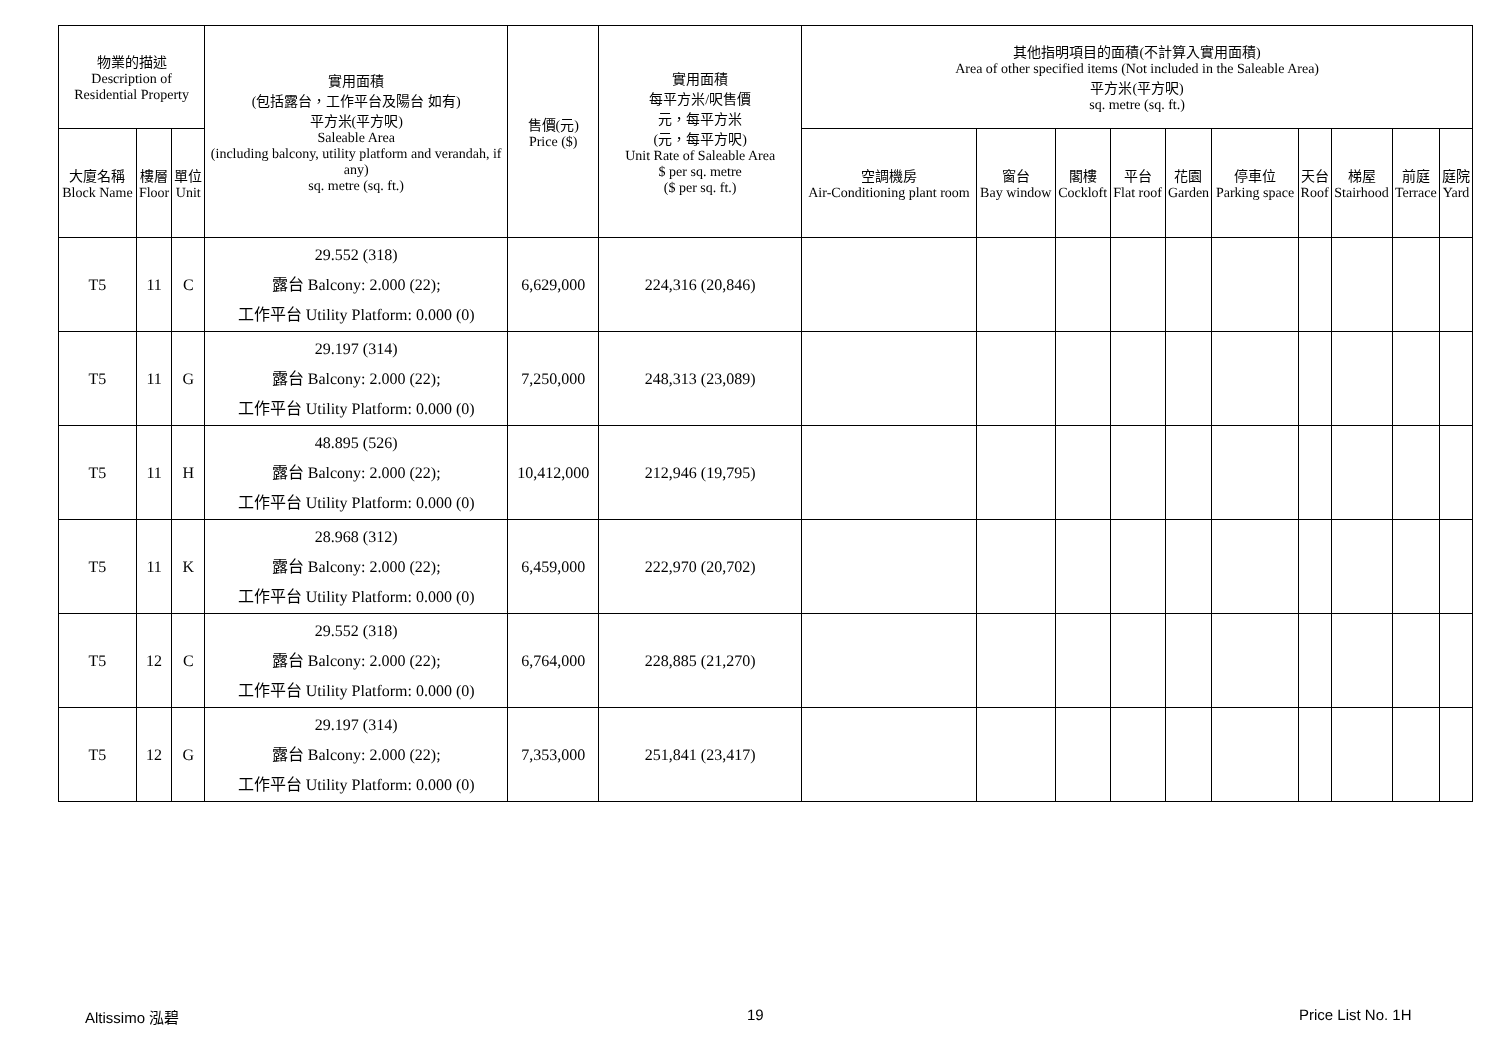| 物業的描述 Description of Residential Property | | | 實用面積 (包括露台，工作平台及陽台 如有) 平方米(平方呎) Saleable Area (including balcony, utility platform and verandah, if any) sq. metre (sq. ft.) | 售價(元) Price ($) | 實用面積 每平方米/呎售價 元，每平方米 (元，每平方呎) Unit Rate of Saleable Area $ per sq. metre ($ per sq. ft.) | 其他指明項目的面積(不計算入實用面積) Area of other specified items (Not included in the Saleable Area) 平方米(平方呎) sq. metre (sq. ft.) | | | | | | | | | |
| --- | --- | --- | --- | --- | --- | --- | --- | --- | --- | --- | --- | --- | --- | --- | --- |
| 大廈名稱 Block Name | 樓層 Floor | 單位 Unit | | | | 空調機房 Air-Conditioning plant room | 窗台 Bay window | 閣樓 Cockloft | 平台 Flat roof | 花園 Garden | 停車位 Parking space | 天台 Roof | 梯屋 Stairhood | 前庭 Terrace | 庭院 Yard |
| T5 | 11 | C | 29.552 (318) 露台 Balcony: 2.000 (22); 工作平台 Utility Platform: 0.000 (0) | 6,629,000 | 224,316 (20,846) | | | | | | | | | | |
| T5 | 11 | G | 29.197 (314) 露台 Balcony: 2.000 (22); 工作平台 Utility Platform: 0.000 (0) | 7,250,000 | 248,313 (23,089) | | | | | | | | | | |
| T5 | 11 | H | 48.895 (526) 露台 Balcony: 2.000 (22); 工作平台 Utility Platform: 0.000 (0) | 10,412,000 | 212,946 (19,795) | | | | | | | | | | |
| T5 | 11 | K | 28.968 (312) 露台 Balcony: 2.000 (22); 工作平台 Utility Platform: 0.000 (0) | 6,459,000 | 222,970 (20,702) | | | | | | | | | | |
| T5 | 12 | C | 29.552 (318) 露台 Balcony: 2.000 (22); 工作平台 Utility Platform: 0.000 (0) | 6,764,000 | 228,885 (21,270) | | | | | | | | | | |
| T5 | 12 | G | 29.197 (314) 露台 Balcony: 2.000 (22); 工作平台 Utility Platform: 0.000 (0) | 7,353,000 | 251,841 (23,417) | | | | | | | | | | |
Altissimo 泓碧 19 Price List No. 1H